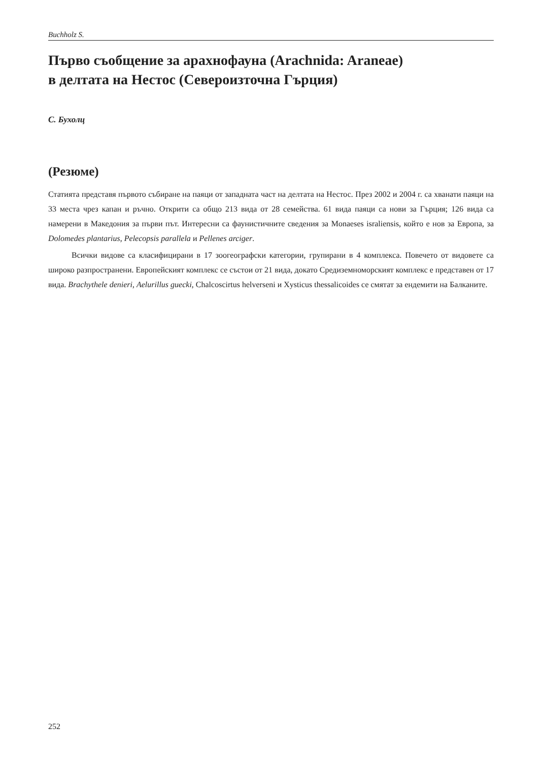Buchholz S.
Първо съобщение за арахнофауна (Arachnida: Araneae)
в делтата на Нестос (Североизточна Гърция)
С. Бухолц
(Резюме)
Статията представя първото събиране на паяци от западната част на делтата на Нестос. През 2002 и 2004 г. са хванати паяци на 33 места чрез капан и ръчно. Открити са общо 213 вида от 28 семейства. 61 вида паяци са нови за Гърция; 126 вида са намерени в Македония за първи път. Интересни са фаунистичните сведения за Monaeses israliensis, който е нов за Европа, за Dolomedes plantarius, Pelecopsis parallela и Pellenes arciger.
Всички видове са класифицирани в 17 зоогеографски категории, групирани в 4 комплекса. Повечето от видовете са широко разпространени. Европейският комплекс се състои от 21 вида, докато Средиземноморският комплекс е представен от 17 вида. Brachythele denieri, Aelurillus guecki, Chalcoscirtus helverseni и Xysticus thessalicoides се смятат за ендемити на Балканите.
252